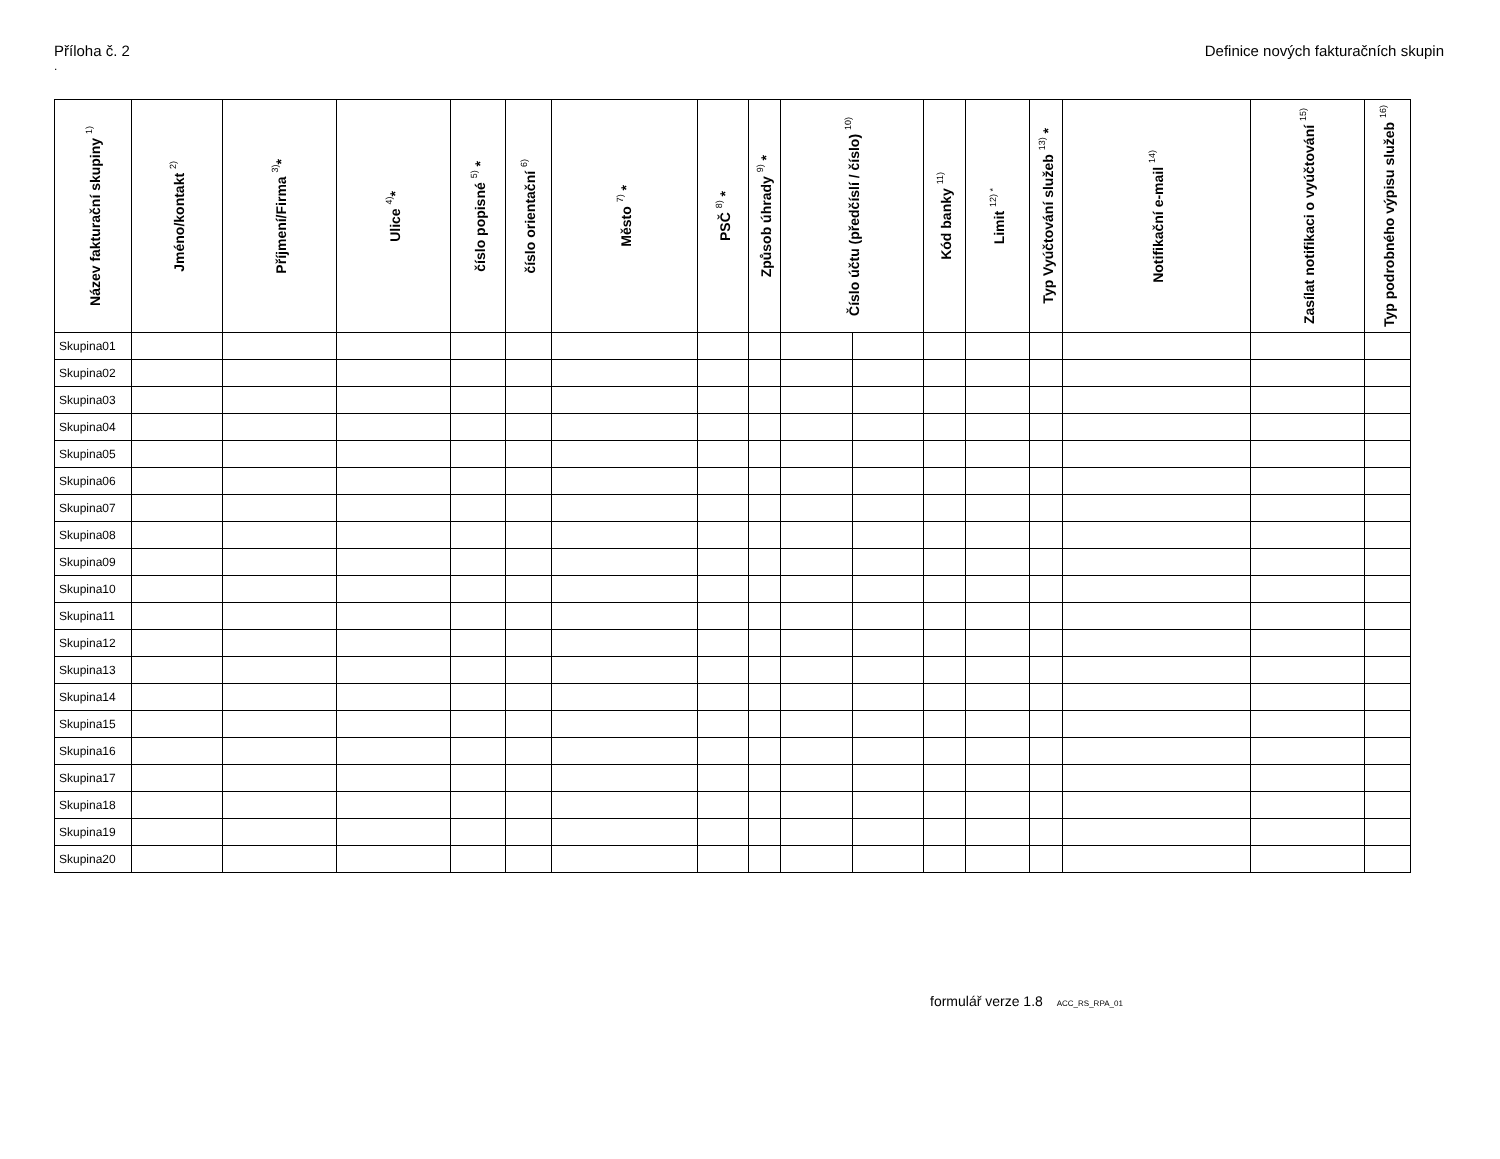Příloha č. 2 Definice nových fakturačních skupin
.
| Název fakturační skupiny <sup>1)</sup> | Jméno/kontakt <sup>2)</sup> | Příjmení/Firma <sup>3)</sup>* | Ulice <sup>4)</sup>* | číslo popisné <sup>5)</sup> * | číslo orientační <sup>6)</sup> | Město <sup>7)</sup> * | PSČ <sup>8)</sup> * | Způsob úhrady <sup>9)</sup> * | Číslo účtu (předčíslí / číslo) <sup>10)</sup> | | Kód banky <sup>11)</sup> | Limit <sup>12) *</sup> | Typ Vyúčtování služeb <sup>13)</sup> * | Notifikační e-mail <sup>14)</sup> | Zasílat notifikaci o vyúčtování <sup>15)</sup> | Typ podrobného výpisu služeb <sup>16)</sup> |
| --- | --- | --- | --- | --- | --- | --- | --- | --- | --- | --- | --- | --- | --- | --- | --- | --- |
| Skupina01 | | | | | | | | | | | | | | | | |
| Skupina02 | | | | | | | | | | | | | | | | |
| Skupina03 | | | | | | | | | | | | | | | | |
| Skupina04 | | | | | | | | | | | | | | | | |
| Skupina05 | | | | | | | | | | | | | | | | |
| Skupina06 | | | | | | | | | | | | | | | | |
| Skupina07 | | | | | | | | | | | | | | | | |
| Skupina08 | | | | | | | | | | | | | | | | |
| Skupina09 | | | | | | | | | | | | | | | | |
| Skupina10 | | | | | | | | | | | | | | | | |
| Skupina11 | | | | | | | | | | | | | | | | |
| Skupina12 | | | | | | | | | | | | | | | | |
| Skupina13 | | | | | | | | | | | | | | | | |
| Skupina14 | | | | | | | | | | | | | | | | |
| Skupina15 | | | | | | | | | | | | | | | | |
| Skupina16 | | | | | | | | | | | | | | | | |
| Skupina17 | | | | | | | | | | | | | | | | |
| Skupina18 | | | | | | | | | | | | | | | | |
| Skupina19 | | | | | | | | | | | | | | | | |
| Skupina20 | | | | | | | | | | | | | | | | |
formulář verze 1.8 ACC_RS_RPA_01